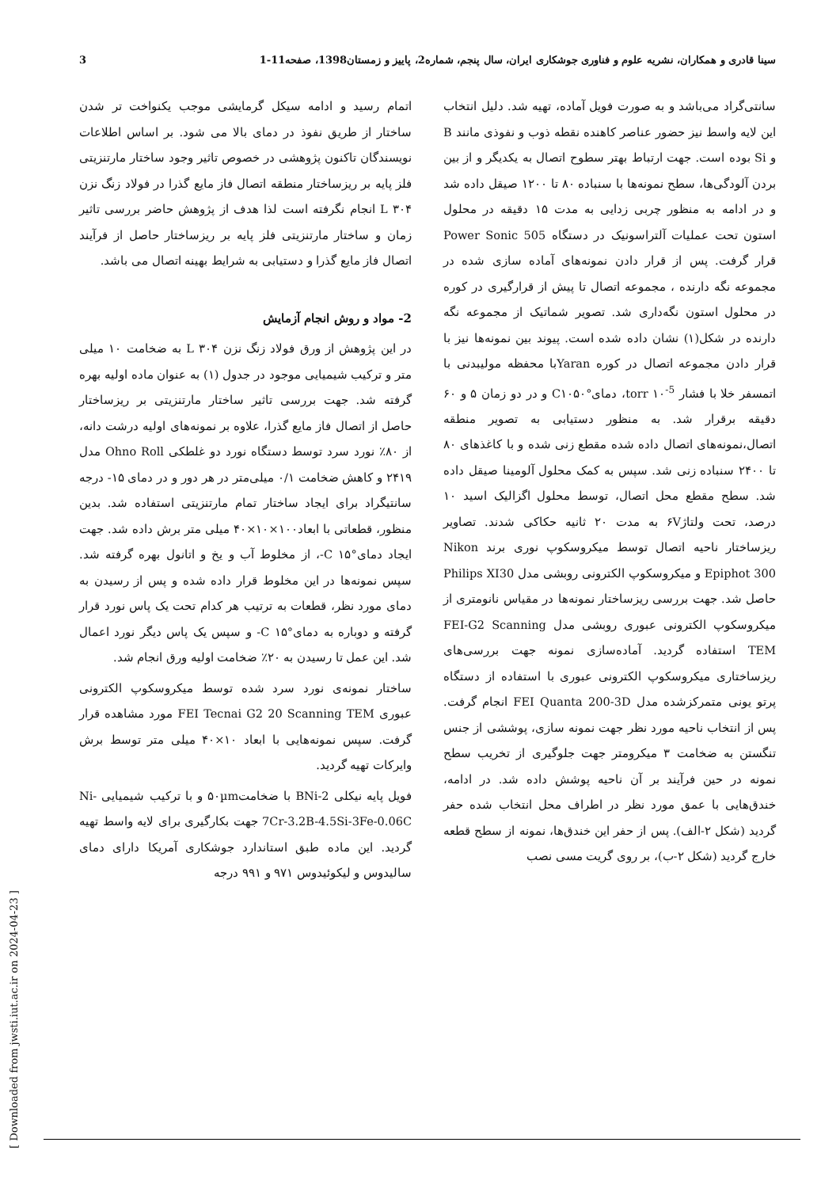سینا قادری و همکاران، نشریه علوم و فناوری جوشکاری ایران، سال پنجم، شماره2، پاییز و زمستان1398، صفحه11-1 3
اتمام رسید و ادامه سیکل گرمایشی موجب یکنواخت تر شدن ساختار از طریق نفوذ در دمای بالا می شود. بر اساس اطلاعات نویسندگان تاکنون پژوهشی در خصوص تاثیر وجود ساختار مارتنزیتی فلز پایه بر ریزساختار منطقه اتصال فاز مایع گذرا در فولاد زنگ نزن L ۳۰۴ انجام نگرفته است لذا هدف از پژوهش حاضر بررسی تاثیر زمان و ساختار مارتنزیتی فلز پایه بر ریزساختار حاصل از فرآیند اتصال فاز مایع گذرا و دستیابی به شرایط بهینه اتصال می باشد.
2- مواد و روش انجام آزمایش
در این پژوهش از ورق فولاد زنگ نزن L ۳۰۴ به ضخامت ۱۰ میلی متر و ترکیب شیمیایی موجود در جدول (۱) به عنوان ماده اولیه بهره گرفته شد. جهت بررسی تاثیر ساختار مارتنزیتی بر ریزساختار حاصل از اتصال فاز مایع گذرا، علاوه بر نمونه‌های اولیه درشت دانه، از ۸۰٪ نورد سرد توسط دستگاه نورد دو غلطکی Ohno Roll مدل ۲۴۱۹ و کاهش ضخامت ۰/۱ میلی‌متر در هر دور و در دمای ۱۵- درجه سانتیگراد برای ایجاد ساختار تمام مارتنزیتی استفاده شد. بدین منظور، قطعاتی با ابعاد۱۰۰×۱۰×۴۰ میلی متر برش داده شد. جهت ایجاد دمای°C ۱۵-، از مخلوط آب و یخ و اتانول بهره گرفته شد. سپس نمونه‌ها در این مخلوط قرار داده شده و پس از رسیدن به دمای مورد نظر، قطعات به ترتیب هر کدام تحت یک پاس نورد قرار گرفته و دوباره به دمای°C ۱۵- و سپس یک پاس دیگر نورد اعمال شد. این عمل تا رسیدن به ۲۰٪ ضخامت اولیه ورق انجام شد.
ساختار نمونه‌ی نورد سرد شده توسط میکروسکوپ الکترونی عبوری FEI Tecnai G2 20 Scanning TEM مورد مشاهده قرار گرفت. سپس نمونه‌هایی با ابعاد ۱۰×۴۰ میلی متر توسط برش وایرکات تهیه گردید.
فویل پایه نیکلی BNi-2 با ضخامت۵۰µm و با ترکیب شیمیایی Ni-7Cr-3.2B-4.5Si-3Fe-0.06C جهت بکارگیری برای لایه واسط تهیه گردید. این ماده طبق استاندارد جوشکاری آمریکا دارای دمای سالیدوس و لیکوئیدوس ۹۷۱ و ۹۹۱ درجه
سانتی‌گراد می‌باشد و به صورت فویل آماده، تهیه شد. دلیل انتخاب این لایه واسط نیز حضور عناصر کاهنده نقطه ذوب و نفوذی مانند B و Si بوده است. جهت ارتباط بهتر سطوح اتصال به یکدیگر و از بین بردن آلودگی‌ها، سطح نمونه‌ها با سنباده ۸۰ تا ۱۲۰۰ صیقل داده شد و در ادامه به منظور چربی زدایی به مدت ۱۵ دقیقه در محلول استون تحت عملیات آلتراسونیک در دستگاه Power Sonic 505 قرار گرفت. پس از قرار دادن نمونه‌های آماده سازی شده در مجموعه نگه دارنده ، مجموعه اتصال تا پیش از قرارگیری در کوره در محلول استون نگه‌داری شد. تصویر شماتیک از مجموعه نگه دارنده در شکل(۱) نشان داده شده است. پیوند بین نمونه‌ها نیز با قرار دادن مجموعه اتصال در کوره Yaranبا محفظه مولیبدنی با اتمسفر خلا با فشار torr ۱۰<sup>-5</sup>، دمای°C۱۰۵۰ و در دو زمان ۵ و ۶۰ دقیقه برقرار شد. به منظور دستیابی به تصویر منطقه اتصال،نمونه‌های اتصال داده شده مقطع زنی شده و با کاغذهای ۸۰ تا ۲۴۰۰ سنباده زنی شد. سپس به کمک محلول آلومینا صیقل داده شد. سطح مقطع محل اتصال، توسط محلول اگزالیک اسید ۱۰ درصد، تحت ولتاژ۶V به مدت ۲۰ ثانیه حکاکی شدند. تصاویر ریزساختار ناحیه اتصال توسط میکروسکوپ نوری برند Nikon Epiphot 300 و میکروسکوپ الکترونی روبشی مدل Philips XI30 حاصل شد. جهت بررسی ریزساختار نمونه‌ها در مقیاس نانومتری از میکروسکوپ الکترونی عبوری روبشی مدل FEI-G2 Scanning TEM استفاده گردید. آماده‌سازی نمونه جهت بررسی‌های ریزساختاری میکروسکوپ الکترونی عبوری با استفاده از دستگاه پرتو یونی متمرکزشده مدل FEI Quanta 200-3D انجام گرفت. پس از انتخاب ناحیه مورد نظر جهت نمونه سازی، پوششی از جنس تنگستن به ضخامت ۳ میکرومتر جهت جلوگیری از تخریب سطح نمونه در حین فرآیند بر آن ناحیه پوشش داده شد. در ادامه، خندق‌هایی با عمق مورد نظر در اطراف محل انتخاب شده حفر گردید (شکل ۲-الف). پس از حفر این خندق‌ها، نمونه از سطح قطعه خارج گردید (شکل ۲-ب)، بر روی گریت مسی نصب
[ Downloaded from jwsti.iut.ac.ir on 2024-04-23 ]